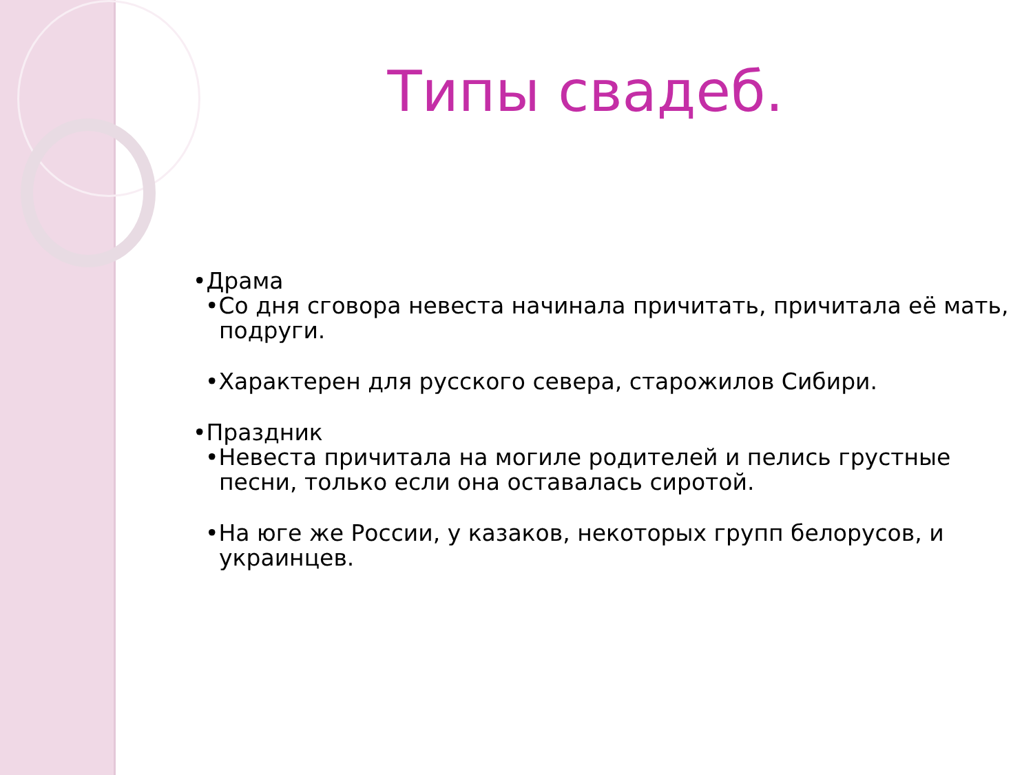Типы свадеб.
•Драма
•Со дня сговора невеста начинала причитать, причитала её мать, подруги.
•Характерен для русского севера, старожилов Сибири.
•Праздник
•Невеста причитала на могиле родителей и пелись грустные песни, только если она оставалась сиротой.
•На юге же России, у казаков, некоторых групп белорусов, и украинцев.